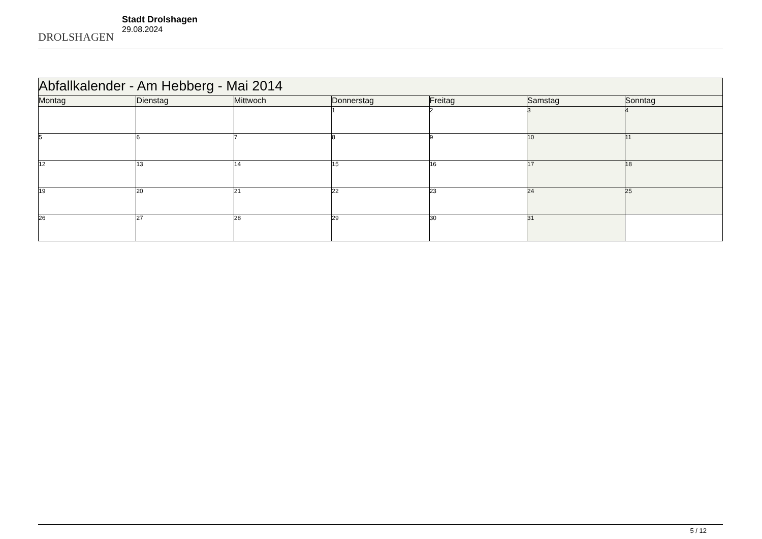DROLSHAGEN
Stadt Drolshagen
29.08.2024
| Abfallkalender - Am Hebberg - Mai 2014 | | | | | | |
| Montag | Dienstag | Mittwoch | Donnerstag | Freitag | Samstag | Sonntag |
| | | | 1 | 2 | 3 | 4 |
| 5 | 6 | 7 | 8 | 9 | 10 | 11 |
| 12 | 13 | 14 | 15 | 16 | 17 | 18 |
| 19 | 20 | 21 | 22 | 23 | 24 | 25 |
| 26 | 27 | 28 | 29 | 30 | 31 | |
5 / 12